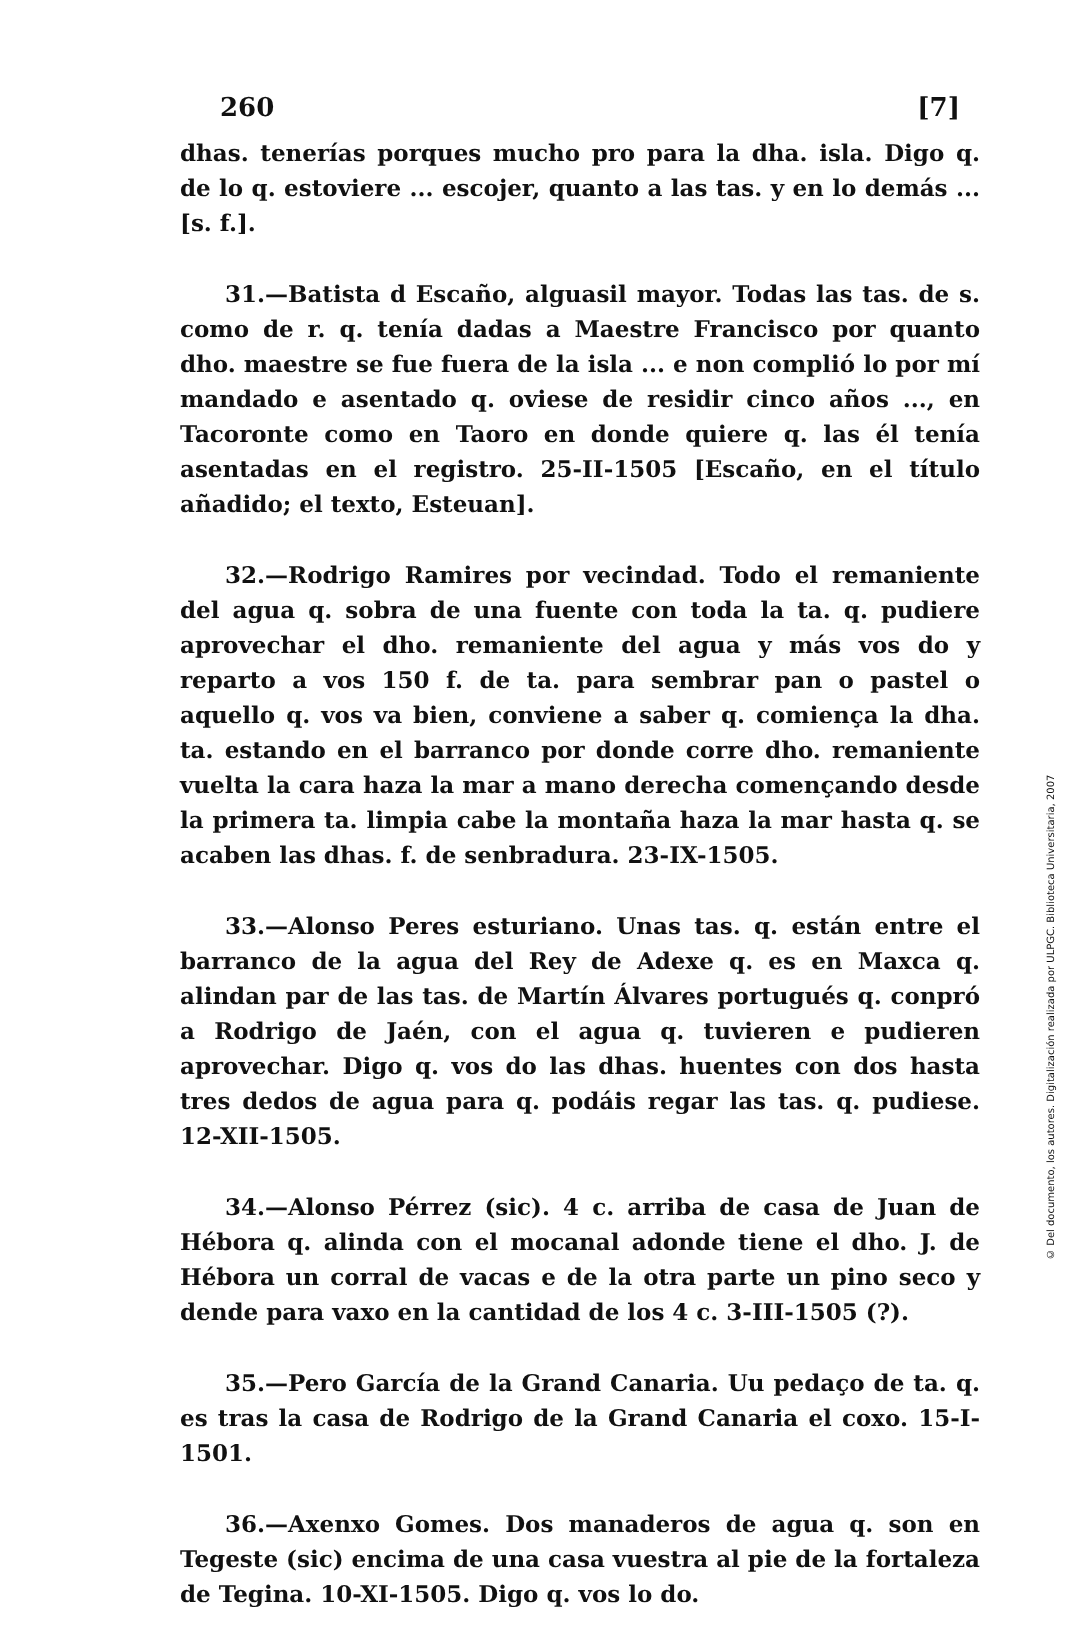260 [7]
dhas. tenerías porques mucho pro para la dha. isla. Digo q. de lo q. estoviere ... escojer, quanto a las tas. y en lo demás ... [s. f.].
31.—Batista d Escaño, alguasil mayor. Todas las tas. de s. como de r. q. tenía dadas a Maestre Francisco por quanto dho. maestre se fue fuera de la isla ... e non complió lo por mí mandado e asentado q. oviese de residir cinco años ..., en Tacoronte como en Taoro en donde quiere q. las él tenía asentadas en el registro. 25-II-1505 [Escaño, en el título añadido; el texto, Esteuan].
32.—Rodrigo Ramires por vecindad. Todo el remaniente del agua q. sobra de una fuente con toda la ta. q. pudiere aprovechar el dho. remaniente del agua y más vos do y reparto a vos 150 f. de ta. para sembrar pan o pastel o aquello q. vos va bien, conviene a saber q. comiença la dha. ta. estando en el barranco por donde corre dho. remaniente vuelta la cara haza la mar a mano derecha començando desde la primera ta. limpia cabe la montaña haza la mar hasta q. se acaben las dhas. f. de senbradura. 23-IX-1505.
33.—Alonso Peres esturiano. Unas tas. q. están entre el barranco de la agua del Rey de Adexe q. es en Maxca q. alindan par de las tas. de Martín Álvares portugués q. conpró a Rodrigo de Jaén, con el agua q. tuvieren e pudieren aprovechar. Digo q. vos do las dhas. huentes con dos hasta tres dedos de agua para q. podáis regar las tas. q. pudiese. 12-XII-1505.
34.—Alonso Pérrez (sic). 4 c. arriba de casa de Juan de Hébora q. alinda con el mocanal adonde tiene el dho. J. de Hébora un corral de vacas e de la otra parte un pino seco y dende para vaxo en la cantidad de los 4 c. 3-III-1505 (?).
35.—Pero García de la Grand Canaria. Uu pedaço de ta. q. es tras la casa de Rodrigo de la Grand Canaria el coxo. 15-I-1501.
36.—Axenxo Gomes. Dos manaderos de agua q. son en Tegeste (sic) encima de una casa vuestra al pie de la fortaleza de Tegina. 10-XI-1505. Digo q. vos lo do.
© Del documento, los autores. Digitalización realizada por ULPGC. Biblioteca Universitaria, 2007